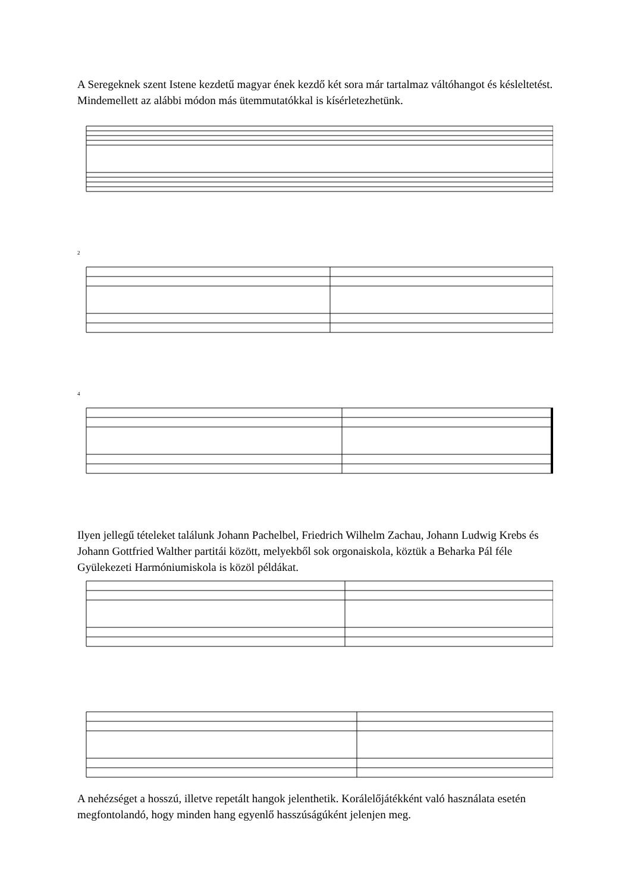A Seregeknek szent Istene kezdetű magyar ének kezdő két sora már tartalmaz váltóhangot és késleltetést. Mindemellett az alábbi módon más ütemmutatókkal is kísérletezhetünk.
2
4
Ilyen jellegű tételeket találunk Johann Pachelbel, Friedrich Wilhelm Zachau, Johann Ludwig Krebs és Johann Gottfried Walther partitái között, melyekből sok orgonaiskola, köztük a Beharka Pál féle Gyülekezeti Harmóniumiskola is közöl példákat.
A nehézséget a hosszú, illetve repetált hangok jelenthetik. Korálelőjátékként való használata esetén megfontolandó, hogy minden hang egyenlő hasszúságúként jelenjen meg.